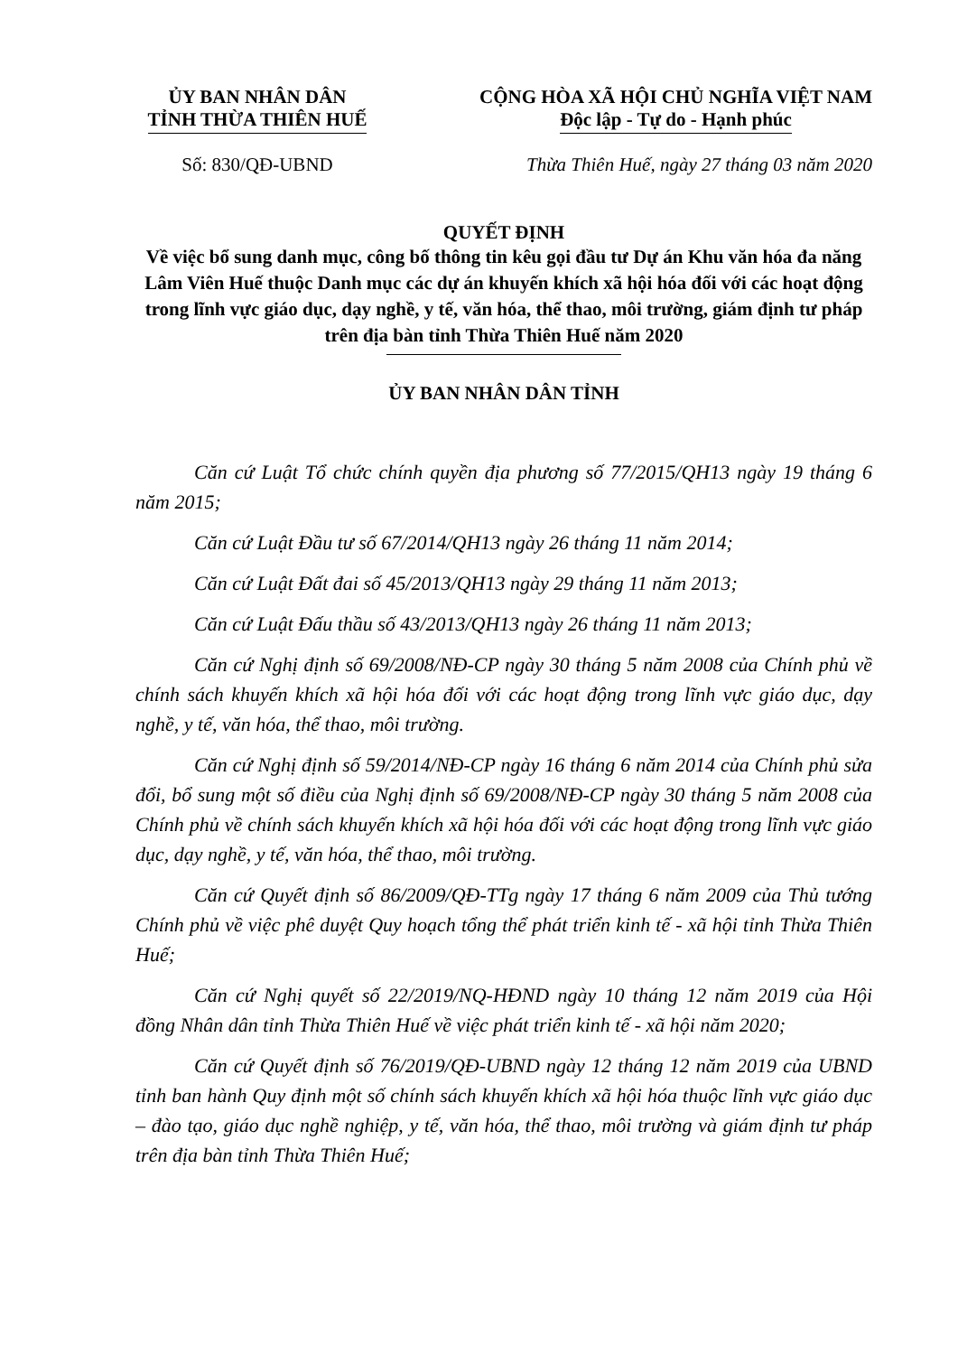ỦY BAN NHÂN DÂN
TỈNH THỪA THIÊN HUẾ
CỘNG HÒA XÃ HỘI CHỦ NGHĨA VIỆT NAM
Độc lập - Tự do - Hạnh phúc
Số: 830/QĐ-UBND Thừa Thiên Huế, ngày 27 tháng 03 năm 2020
QUYẾT ĐỊNH
Về việc bổ sung danh mục, công bố thông tin kêu gọi đầu tư Dự án Khu văn hóa đa năng Lâm Viên Huế thuộc Danh mục các dự án khuyến khích xã hội hóa đối với các hoạt động trong lĩnh vực giáo dục, dạy nghề, y tế, văn hóa, thể thao, môi trường, giám định tư pháp trên địa bàn tỉnh Thừa Thiên Huế năm 2020
ỦY BAN NHÂN DÂN TỈNH
Căn cứ Luật Tổ chức chính quyền địa phương số 77/2015/QH13 ngày 19 tháng 6 năm 2015;
Căn cứ Luật Đầu tư số 67/2014/QH13 ngày 26 tháng 11 năm 2014;
Căn cứ Luật Đất đai số 45/2013/QH13 ngày 29 tháng 11 năm 2013;
Căn cứ Luật Đấu thầu số 43/2013/QH13 ngày 26 tháng 11 năm 2013;
Căn cứ Nghị định số 69/2008/NĐ-CP ngày 30 tháng 5 năm 2008 của Chính phủ về chính sách khuyến khích xã hội hóa đối với các hoạt động trong lĩnh vực giáo dục, dạy nghề, y tế, văn hóa, thể thao, môi trường.
Căn cứ Nghị định số 59/2014/NĐ-CP ngày 16 tháng 6 năm 2014 của Chính phủ sửa đổi, bổ sung một số điều của Nghị định số 69/2008/NĐ-CP ngày 30 tháng 5 năm 2008 của Chính phủ về chính sách khuyến khích xã hội hóa đối với các hoạt động trong lĩnh vực giáo dục, dạy nghề, y tế, văn hóa, thể thao, môi trường.
Căn cứ Quyết định số 86/2009/QĐ-TTg ngày 17 tháng 6 năm 2009 của Thủ tướng Chính phủ về việc phê duyệt Quy hoạch tổng thể phát triển kinh tế - xã hội tỉnh Thừa Thiên Huế;
Căn cứ Nghị quyết số 22/2019/NQ-HĐND ngày 10 tháng 12 năm 2019 của Hội đồng Nhân dân tỉnh Thừa Thiên Huế về việc phát triển kinh tế - xã hội năm 2020;
Căn cứ Quyết định số 76/2019/QĐ-UBND ngày 12 tháng 12 năm 2019 của UBND tỉnh ban hành Quy định một số chính sách khuyến khích xã hội hóa thuộc lĩnh vực giáo dục – đào tạo, giáo dục nghề nghiệp, y tế, văn hóa, thể thao, môi trường và giám định tư pháp trên địa bàn tỉnh Thừa Thiên Huế;